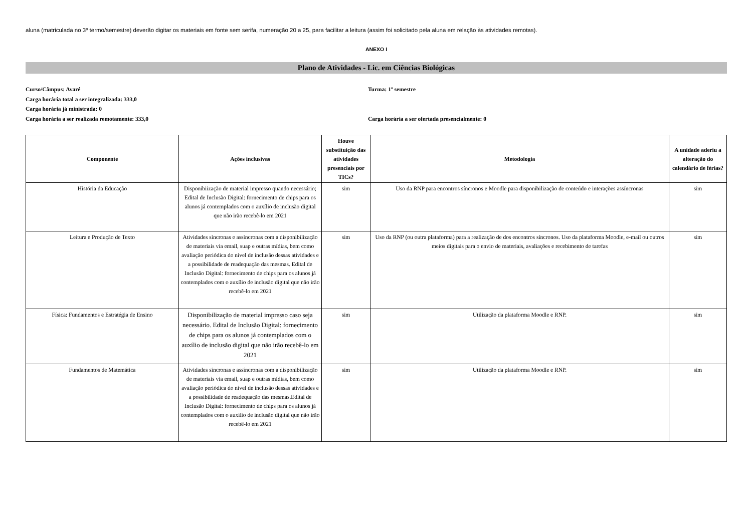aluna (matriculada no 3º termo/semestre) deverão digitar os materiais em fonte sem serifa, numeração 20 a 25, para facilitar a leitura (assim foi solicitado pela aluna em relação às atividades remotas).
ANEXO I
Plano de Atividades - Lic. em Ciências Biológicas
Curso/Câmpus: Avaré Turma: 1º semestre
Carga horária total a ser integralizada: 333,0
Carga horária já ministrada: 0
Carga horária a ser realizada remotamente: 333,0 Carga horária a ser ofertada presencialmente: 0
| Componente | Ações inclusivas | Houve substituição das atividades presenciais por TICs? | Metodologia | A unidade aderiu a alteração do calendário de férias? |
| --- | --- | --- | --- | --- |
| História da Educação | Disponibiização de material impresso quando necessário; Edital de Inclusão Digital: fornecimento de chips para os alunos já contemplados com o auxílio de inclusão digital que não irão recebê-lo em 2021 | sim | Uso da RNP para encontros síncronos e Moodle para disponibilização de conteúdo e interações assíncronas | sim |
| Leitura e Produção de Texto | Atividades síncronas e assíncronas com a disponibilização de materiais via email, suap e outras mídias, bem como avaliação periódica do nível de inclusão dessas atividades e a possibilidade de readequação das mesmas. Edital de Inclusão Digital: fornecimento de chips para os alunos já contemplados com o auxílio de inclusão digital que não irão recebê-lo em 2021 | sim | Uso da RNP (ou outra plataforma) para a realização de dos encontros síncronos. Uso da plataforma Moodle, e-mail ou outros meios digitais para o envio de materiais, avaliações e recebimento de tarefas | sim |
| Física: Fundamentos e Estratégia de Ensino | Disponibilização de material impresso caso seja necessário. Edital de Inclusão Digital: fornecimento de chips para os alunos já contemplados com o auxílio de inclusão digital que não irão recebê-lo em 2021 | sim | Utilização da plataforma Moodle e RNP. | sim |
| Fundamentos de Matemática | Atividades síncronas e assíncronas com a disponibilização de materiais via email, suap e outras mídias, bem como avaliação periódica do nível de inclusão dessas atividades e a possibilidade de readequação das mesmas.Edital de Inclusão Digital: fornecimento de chips para os alunos já contemplados com o auxílio de inclusão digital que não irão recebê-lo em 2021 | sim | Utilização da plataforma Moodle e RNP. | sim |